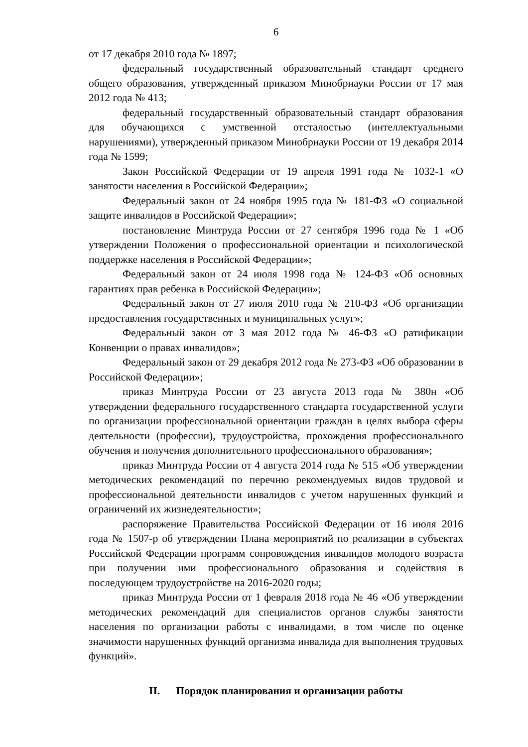6
от 17 декабря 2010 года № 1897;
федеральный государственный образовательный стандарт среднего общего образования, утвержденный приказом Минобрнауки России от 17 мая 2012 года № 413;
федеральный государственный образовательный стандарт образования для обучающихся с умственной отсталостью (интеллектуальными нарушениями), утвержденный приказом Минобрнауки России от 19 декабря 2014 года № 1599;
Закон Российской Федерации от 19 апреля 1991 года № 1032-1 «О занятости населения в Российской Федерации»;
Федеральный закон от 24 ноября 1995 года № 181-ФЗ «О социальной защите инвалидов в Российской Федерации»;
постановление Минтруда России от 27 сентября 1996 года № 1 «Об утверждении Положения о профессиональной ориентации и психологической поддержке населения в Российской Федерации»;
Федеральный закон от 24 июля 1998 года № 124-ФЗ «Об основных гарантиях прав ребенка в Российской Федерации»;
Федеральный закон от 27 июля 2010 года № 210-ФЗ «Об организации предоставления государственных и муниципальных услуг»;
Федеральный закон от 3 мая 2012 года № 46-ФЗ «О ратификации Конвенции о правах инвалидов»;
Федеральный закон от 29 декабря 2012 года № 273-ФЗ «Об образовании в Российской Федерации»;
приказ Минтруда России от 23 августа 2013 года № 380н «Об утверждении федерального государственного стандарта государственной услуги по организации профессиональной ориентации граждан в целях выбора сферы деятельности (профессии), трудоустройства, прохождения профессионального обучения и получения дополнительного профессионального образования»;
приказ Минтруда России от 4 августа 2014 года № 515 «Об утверждении методических рекомендаций по перечню рекомендуемых видов трудовой и профессиональной деятельности инвалидов с учетом нарушенных функций и ограничений их жизнедеятельности»;
распоряжение Правительства Российской Федерации от 16 июля 2016 года № 1507-р об утверждении Плана мероприятий по реализации в субъектах Российской Федерации программ сопровождения инвалидов молодого возраста при получении ими профессионального образования и содействия в последующем трудоустройстве на 2016-2020 годы;
приказ Минтруда России от 1 февраля 2018 года № 46 «Об утверждении методических рекомендаций для специалистов органов службы занятости населения по организации работы с инвалидами, в том числе по оценке значимости нарушенных функций организма инвалида для выполнения трудовых функций».
II. Порядок планирования и организации работы